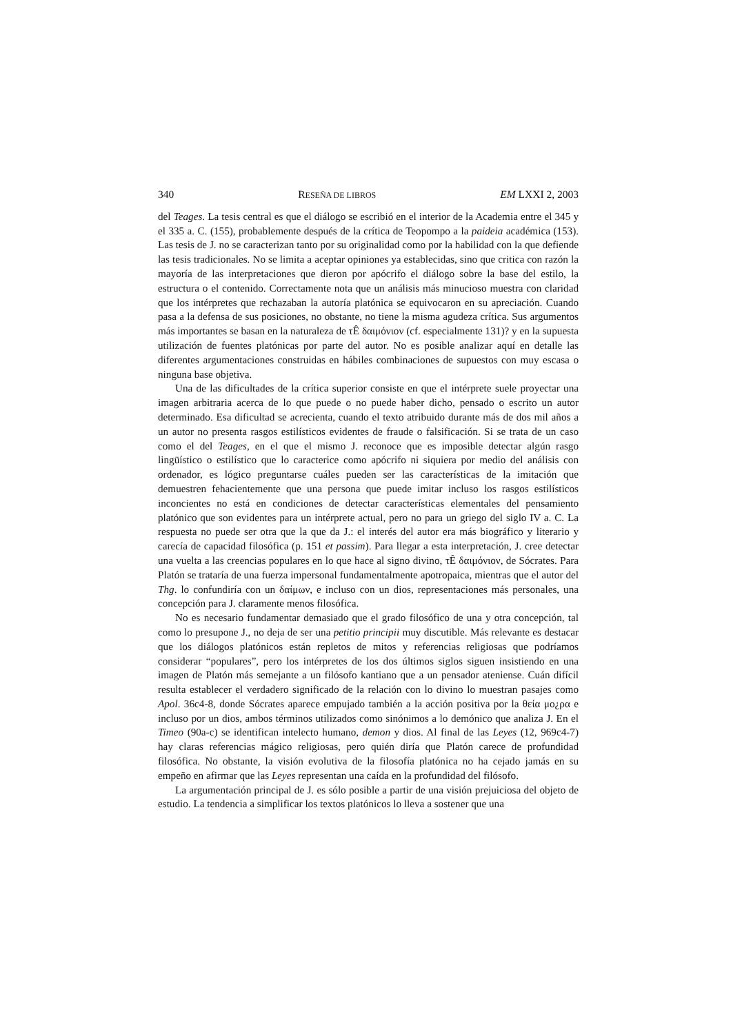340 RESEÑA DE LIBROS EM LXXI 2, 2003
del Teages. La tesis central es que el diálogo se escribió en el interior de la Academia entre el 345 y el 335 a. C. (155), probablemente después de la crítica de Teopompo a la paideia académica (153). Las tesis de J. no se caracterizan tanto por su originalidad como por la habilidad con la que defiende las tesis tradicionales. No se limita a aceptar opiniones ya establecidas, sino que critica con razón la mayoría de las interpretaciones que dieron por apócrifo el diálogo sobre la base del estilo, la estructura o el contenido. Correctamente nota que un análisis más minucioso muestra con claridad que los intérpretes que rechazaban la autoría platónica se equivocaron en su apreciación. Cuando pasa a la defensa de sus posiciones, no obstante, no tiene la misma agudeza crítica. Sus argumentos más importantes se basan en la naturaleza de τÊ δαιμόνιον (cf. especialmente 131)? y en la supuesta utilización de fuentes platónicas por parte del autor. No es posible analizar aquí en detalle las diferentes argumentaciones construidas en hábiles combinaciones de supuestos con muy escasa o ninguna base objetiva.
Una de las dificultades de la crítica superior consiste en que el intérprete suele proyectar una imagen arbitraria acerca de lo que puede o no puede haber dicho, pensado o escrito un autor determinado. Esa dificultad se acrecienta, cuando el texto atribuido durante más de dos mil años a un autor no presenta rasgos estilísticos evidentes de fraude o falsificación. Si se trata de un caso como el del Teages, en el que el mismo J. reconoce que es imposible detectar algún rasgo lingüístico o estilístico que lo caracterice como apócrifo ni siquiera por medio del análisis con ordenador, es lógico preguntarse cuáles pueden ser las características de la imitación que demuestren fehacientemente que una persona que puede imitar incluso los rasgos estilísticos inconcientes no está en condiciones de detectar características elementales del pensamiento platónico que son evidentes para un intérprete actual, pero no para un griego del siglo IV a. C. La respuesta no puede ser otra que la que da J.: el interés del autor era más biográfico y literario y carecía de capacidad filosófica (p. 151 et passim). Para llegar a esta interpretación, J. cree detectar una vuelta a las creencias populares en lo que hace al signo divino, τÊ δαιμόνιον, de Sócrates. Para Platón se trataría de una fuerza impersonal fundamentalmente apotropaica, mientras que el autor del Thg. lo confundiría con un δαίμων, e incluso con un dios, representaciones más personales, una concepción para J. claramente menos filosófica.
No es necesario fundamentar demasiado que el grado filosófico de una y otra concepción, tal como lo presupone J., no deja de ser una petitio principii muy discutible. Más relevante es destacar que los diálogos platónicos están repletos de mitos y referencias religiosas que podríamos considerar “populares”, pero los intérpretes de los dos últimos siglos siguen insistiendo en una imagen de Platón más semejante a un filósofo kantiano que a un pensador ateniense. Cuán difícil resulta establecer el verdadero significado de la relación con lo divino lo muestran pasajes como Apol. 36c4-8, donde Sócrates aparece empujado también a la acción positiva por la θεία μο¿ρα e incluso por un dios, ambos términos utilizados como sinónimos a lo demónico que analiza J. En el Timeo (90a-c) se identifican intelecto humano, demon y dios. Al final de las Leyes (12, 969c4-7) hay claras referencias mágico religiosas, pero quién diría que Platón carece de profundidad filosófica. No obstante, la visión evolutiva de la filosofía platónica no ha cejado jamás en su empeño en afirmar que las Leyes representan una caída en la profundidad del filósofo.
La argumentación principal de J. es sólo posible a partir de una visión prejuiciosa del objeto de estudio. La tendencia a simplificar los textos platónicos lo lleva a sostener que una